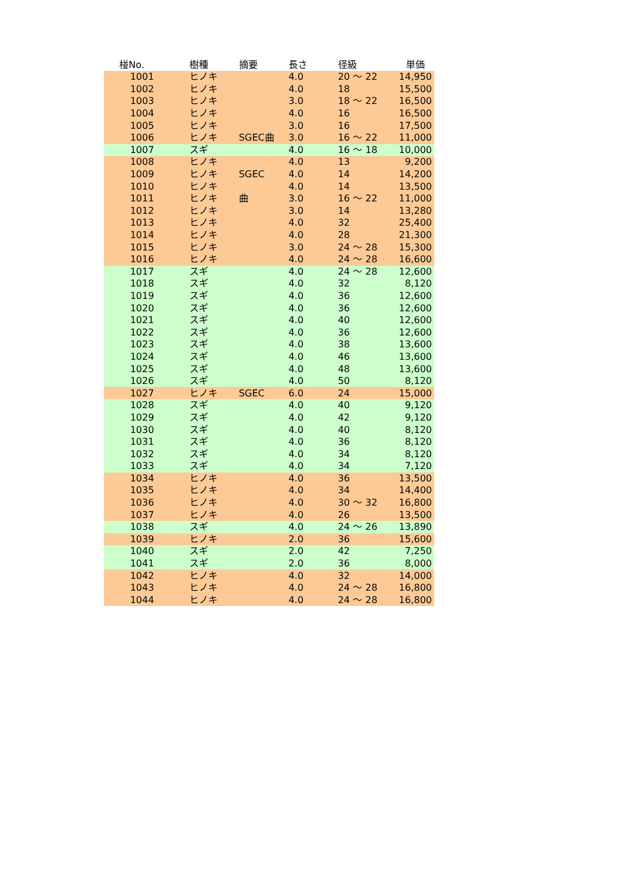| 椪No. | 樹種 | 摘要 | 長さ | 径級 | 単価 |
| --- | --- | --- | --- | --- | --- |
| 1001 | ヒノキ | | 4.0 | 20 ～ 22 | 14,950 |
| 1002 | ヒノキ | | 4.0 | 18 | 15,500 |
| 1003 | ヒノキ | | 3.0 | 18 ～ 22 | 16,500 |
| 1004 | ヒノキ | | 4.0 | 16 | 16,500 |
| 1005 | ヒノキ | | 3.0 | 16 | 17,500 |
| 1006 | ヒノキ | SGEC曲 | 3.0 | 16 ～ 22 | 11,000 |
| 1007 | スギ | | 4.0 | 16 ～ 18 | 10,000 |
| 1008 | ヒノキ | | 4.0 | 13 | 9,200 |
| 1009 | ヒノキ | SGEC | 4.0 | 14 | 14,200 |
| 1010 | ヒノキ | | 4.0 | 14 | 13,500 |
| 1011 | ヒノキ | 曲 | 3.0 | 16 ～ 22 | 11,000 |
| 1012 | ヒノキ | | 3.0 | 14 | 13,280 |
| 1013 | ヒノキ | | 4.0 | 32 | 25,400 |
| 1014 | ヒノキ | | 4.0 | 28 | 21,300 |
| 1015 | ヒノキ | | 3.0 | 24 ～ 28 | 15,300 |
| 1016 | ヒノキ | | 4.0 | 24 ～ 28 | 16,600 |
| 1017 | スギ | | 4.0 | 24 ～ 28 | 12,600 |
| 1018 | スギ | | 4.0 | 32 | 8,120 |
| 1019 | スギ | | 4.0 | 36 | 12,600 |
| 1020 | スギ | | 4.0 | 36 | 12,600 |
| 1021 | スギ | | 4.0 | 40 | 12,600 |
| 1022 | スギ | | 4.0 | 36 | 12,600 |
| 1023 | スギ | | 4.0 | 38 | 13,600 |
| 1024 | スギ | | 4.0 | 46 | 13,600 |
| 1025 | スギ | | 4.0 | 48 | 13,600 |
| 1026 | スギ | | 4.0 | 50 | 8,120 |
| 1027 | ヒノキ | SGEC | 6.0 | 24 | 15,000 |
| 1028 | スギ | | 4.0 | 40 | 9,120 |
| 1029 | スギ | | 4.0 | 42 | 9,120 |
| 1030 | スギ | | 4.0 | 40 | 8,120 |
| 1031 | スギ | | 4.0 | 36 | 8,120 |
| 1032 | スギ | | 4.0 | 34 | 8,120 |
| 1033 | スギ | | 4.0 | 34 | 7,120 |
| 1034 | ヒノキ | | 4.0 | 36 | 13,500 |
| 1035 | ヒノキ | | 4.0 | 34 | 14,400 |
| 1036 | ヒノキ | | 4.0 | 30 ～ 32 | 16,800 |
| 1037 | ヒノキ | | 4.0 | 26 | 13,500 |
| 1038 | スギ | | 4.0 | 24 ～ 26 | 13,890 |
| 1039 | ヒノキ | | 2.0 | 36 | 15,600 |
| 1040 | スギ | | 2.0 | 42 | 7,250 |
| 1041 | スギ | | 2.0 | 36 | 8,000 |
| 1042 | ヒノキ | | 4.0 | 32 | 14,000 |
| 1043 | ヒノキ | | 4.0 | 24 ～ 28 | 16,800 |
| 1044 | ヒノキ | | 4.0 | 24 ～ 28 | 16,800 |